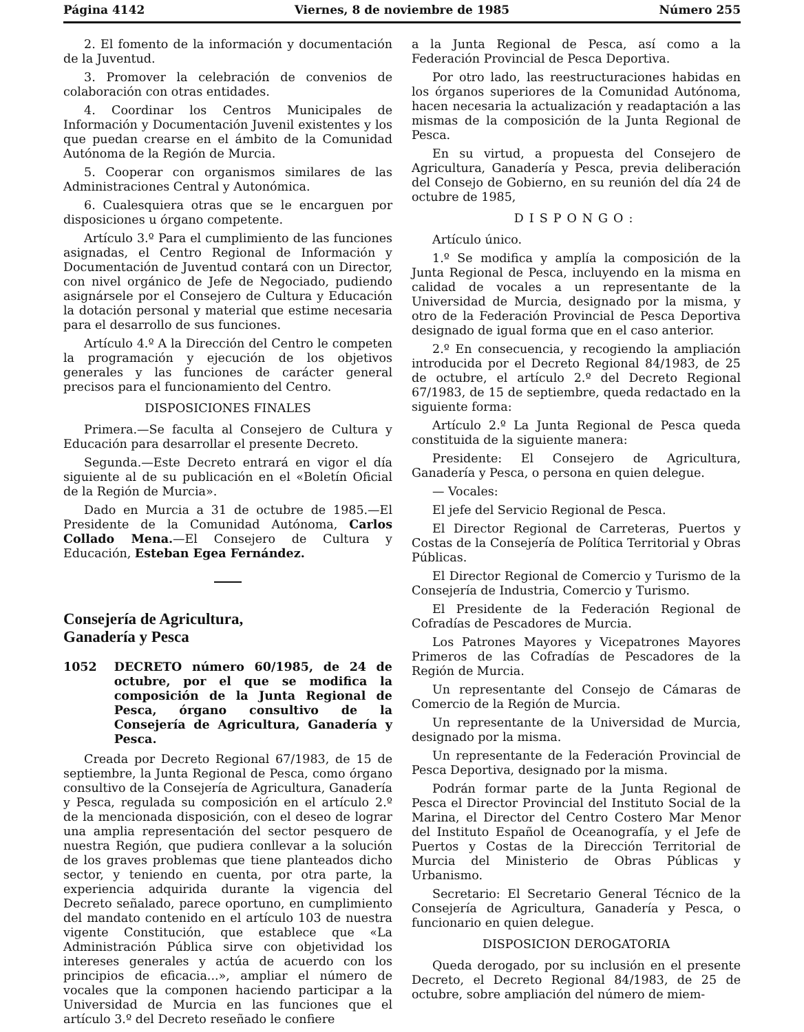Página 4142 Viernes, 8 de noviembre de 1985 Número 255
2. El fomento de la información y documentación de la Juventud.
3. Promover la celebración de convenios de colaboración con otras entidades.
4. Coordinar los Centros Municipales de Información y Documentación Juvenil existentes y los que puedan crearse en el ámbito de la Comunidad Autónoma de la Región de Murcia.
5. Cooperar con organismos similares de las Administraciones Central y Autonómica.
6. Cualesquiera otras que se le encarguen por disposiciones u órgano competente.
Artículo 3.º Para el cumplimiento de las funciones asignadas, el Centro Regional de Información y Documentación de Juventud contará con un Director, con nivel orgánico de Jefe de Negociado, pudiendo asignársele por el Consejero de Cultura y Educación la dotación personal y material que estime necesaria para el desarrollo de sus funciones.
Artículo 4.º A la Dirección del Centro le competen la programación y ejecución de los objetivos generales y las funciones de carácter general precisos para el funcionamiento del Centro.
DISPOSICIONES FINALES
Primera.—Se faculta al Consejero de Cultura y Educación para desarrollar el presente Decreto.
Segunda.—Este Decreto entrará en vigor el día siguiente al de su publicación en el «Boletín Oficial de la Región de Murcia».
Dado en Murcia a 31 de octubre de 1985.—El Presidente de la Comunidad Autónoma, Carlos Collado Mena.—El Consejero de Cultura y Educación, Esteban Egea Fernández.
Consejería de Agricultura,
Ganadería y Pesca
1052 DECRETO número 60/1985, de 24 de octubre, por el que se modifica la composición de la Junta Regional de Pesca, órgano consultivo de la Consejería de Agricultura, Ganadería y Pesca.
Creada por Decreto Regional 67/1983, de 15 de septiembre, la Junta Regional de Pesca, como órgano consultivo de la Consejería de Agricultura, Ganadería y Pesca, regulada su composición en el artículo 2.º de la mencionada disposición, con el deseo de lograr una amplia representación del sector pesquero de nuestra Región, que pudiera conllevar a la solución de los graves problemas que tiene planteados dicho sector, y teniendo en cuenta, por otra parte, la experiencia adquirida durante la vigencia del Decreto señalado, parece oportuno, en cumplimiento del mandato contenido en el artículo 103 de nuestra vigente Constitución, que establece que «La Administración Pública sirve con objetividad los intereses generales y actúa de acuerdo con los principios de eficacia...», ampliar el número de vocales que la componen haciendo participar a la Universidad de Murcia en las funciones que el artículo 3.º del Decreto reseñado le confiere
a la Junta Regional de Pesca, así como a la Federación Provincial de Pesca Deportiva.
Por otro lado, las reestructuraciones habidas en los órganos superiores de la Comunidad Autónoma, hacen necesaria la actualización y readaptación a las mismas de la composición de la Junta Regional de Pesca.
En su virtud, a propuesta del Consejero de Agricultura, Ganadería y Pesca, previa deliberación del Consejo de Gobierno, en su reunión del día 24 de octubre de 1985,
DISPONGO:
Artículo único.
1.º Se modifica y amplía la composición de la Junta Regional de Pesca, incluyendo en la misma en calidad de vocales a un representante de la Universidad de Murcia, designado por la misma, y otro de la Federación Provincial de Pesca Deportiva designado de igual forma que en el caso anterior.
2.º En consecuencia, y recogiendo la ampliación introducida por el Decreto Regional 84/1983, de 25 de octubre, el artículo 2.º del Decreto Regional 67/1983, de 15 de septiembre, queda redactado en la siguiente forma:
Artículo 2.º La Junta Regional de Pesca queda constituida de la siguiente manera:
Presidente: El Consejero de Agricultura, Ganadería y Pesca, o persona en quien delegue.
— Vocales:
El jefe del Servicio Regional de Pesca.
El Director Regional de Carreteras, Puertos y Costas de la Consejería de Política Territorial y Obras Públicas.
El Director Regional de Comercio y Turismo de la Consejería de Industria, Comercio y Turismo.
El Presidente de la Federación Regional de Cofradías de Pescadores de Murcia.
Los Patrones Mayores y Vicepatrones Mayores Primeros de las Cofradías de Pescadores de la Región de Murcia.
Un representante del Consejo de Cámaras de Comercio de la Región de Murcia.
Un representante de la Universidad de Murcia, designado por la misma.
Un representante de la Federación Provincial de Pesca Deportiva, designado por la misma.
Podrán formar parte de la Junta Regional de Pesca el Director Provincial del Instituto Social de la Marina, el Director del Centro Costero Mar Menor del Instituto Español de Oceanografía, y el Jefe de Puertos y Costas de la Dirección Territorial de Murcia del Ministerio de Obras Públicas y Urbanismo.
Secretario: El Secretario General Técnico de la Consejería de Agricultura, Ganadería y Pesca, o funcionario en quien delegue.
DISPOSICION DEROGATORIA
Queda derogado, por su inclusión en el presente Decreto, el Decreto Regional 84/1983, de 25 de octubre, sobre ampliación del número de miem-